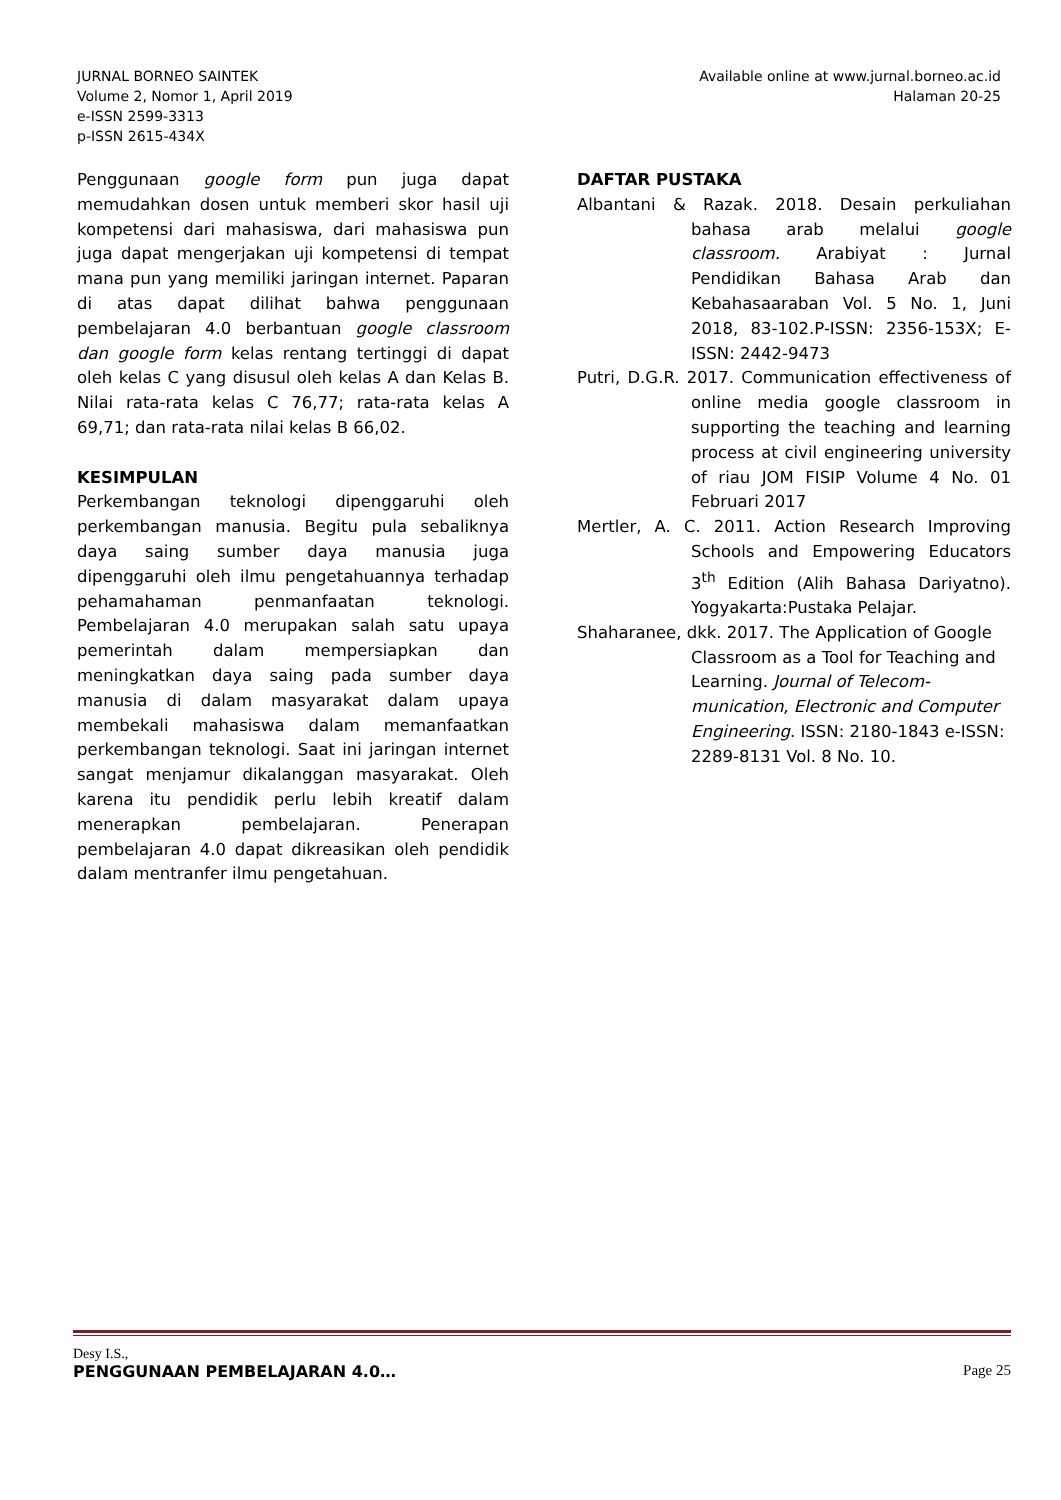JURNAL BORNEO SAINTEK
Volume 2, Nomor 1, April 2019
e-ISSN 2599-3313
p-ISSN 2615-434X
Available online at www.jurnal.borneo.ac.id
Halaman 20-25
Penggunaan google form pun juga dapat memudahkan dosen untuk memberi skor hasil uji kompetensi dari mahasiswa, dari mahasiswa pun juga dapat mengerjakan uji kompetensi di tempat mana pun yang memiliki jaringan internet. Paparan di atas dapat dilihat bahwa penggunaan pembelajaran 4.0 berbantuan google classroom dan google form kelas rentang tertinggi di dapat oleh kelas C yang disusul oleh kelas A dan Kelas B. Nilai rata-rata kelas C 76,77; rata-rata kelas A 69,71; dan rata-rata nilai kelas B 66,02.
KESIMPULAN
Perkembangan teknologi dipenggaruhi oleh perkembangan manusia. Begitu pula sebaliknya daya saing sumber daya manusia juga dipenggaruhi oleh ilmu pengetahuannya terhadap pehamahaman penmanfaatan teknologi. Pembelajaran 4.0 merupakan salah satu upaya pemerintah dalam mempersiapkan dan meningkatkan daya saing pada sumber daya manusia di dalam masyarakat dalam upaya membekali mahasiswa dalam memanfaatkan perkembangan teknologi. Saat ini jaringan internet sangat menjamur dikalanggan masyarakat. Oleh karena itu pendidik perlu lebih kreatif dalam menerapkan pembelajaran. Penerapan pembelajaran 4.0 dapat dikreasikan oleh pendidik dalam mentranfer ilmu pengetahuan.
DAFTAR PUSTAKA
Albantani & Razak. 2018. Desain perkuliahan bahasa arab melalui google classroom. Arabiyat : Jurnal Pendidikan Bahasa Arab dan Kebahasaaraban Vol. 5 No. 1, Juni 2018, 83-102.P-ISSN: 2356-153X; E-ISSN: 2442-9473
Putri, D.G.R. 2017. Communication effectiveness of online media google classroom in supporting the teaching and learning process at civil engineering university of riau JOM FISIP Volume 4 No. 01 Februari 2017
Mertler, A. C. 2011. Action Research Improving Schools and Empowering Educators 3<sup>th</sup> Edition (Alih Bahasa Dariyatno). Yogyakarta:Pustaka Pelajar.
Shaharanee, dkk. 2017. The Application of Google Classroom as a Tool for Teaching and Learning. Journal of Telecom-munication, Electronic and Computer Engineering. ISSN: 2180-1843 e-ISSN: 2289-8131 Vol. 8 No. 10.
Desy I.S.,
PENGGUNAAN PEMBELAJARAN 4.0… Page 25